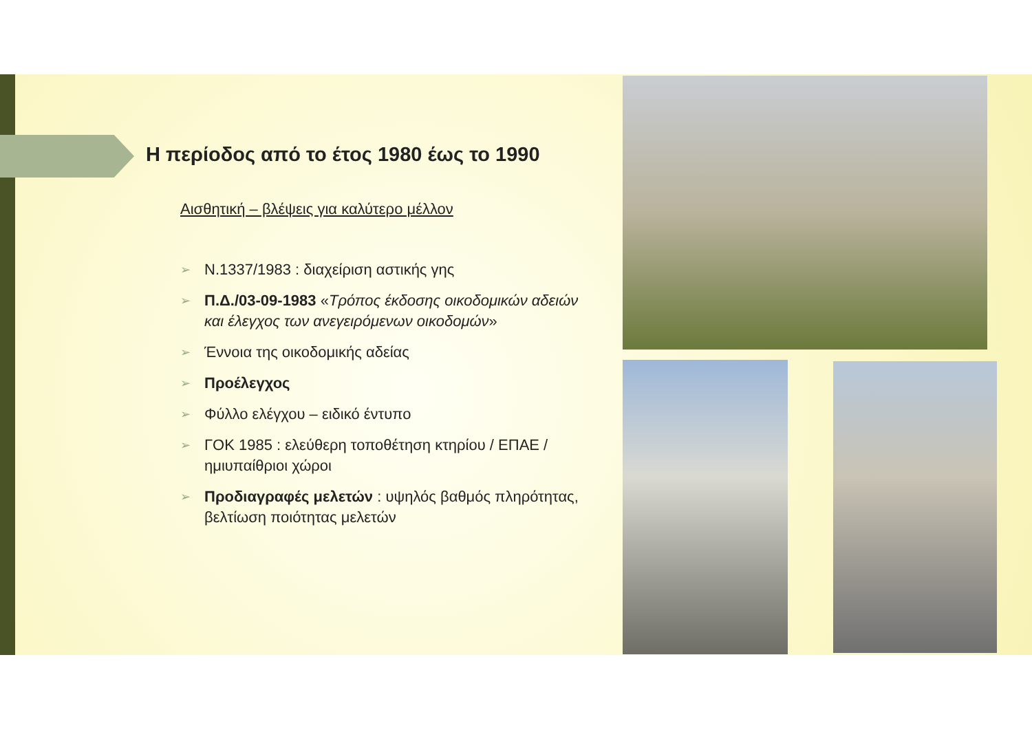Η περίοδος από το έτος 1980 έως το 1990
Αισθητική – βλέψεις για καλύτερο μέλλον
➢ Ν.1337/1983 : διαχείριση αστικής γης
➢ Π.Δ./03-09-1983 «Τρόπος έκδοσης οικοδομικών αδειών και έλεγχος των ανεγειρόμενων οικοδομών»
➢ Έννοια της οικοδομικής αδείας
➢ Προέλεγχος
➢ Φύλλο ελέγχου – ειδικό έντυπο
➢ ΓΟΚ 1985 : ελεύθερη τοποθέτηση κτηρίου / ΕΠΑΕ / ημιυπαίθριοι χώροι
➢ Προδιαγραφές μελετών : υψηλός βαθμός πληρότητας, βελτίωση ποιότητας μελετών